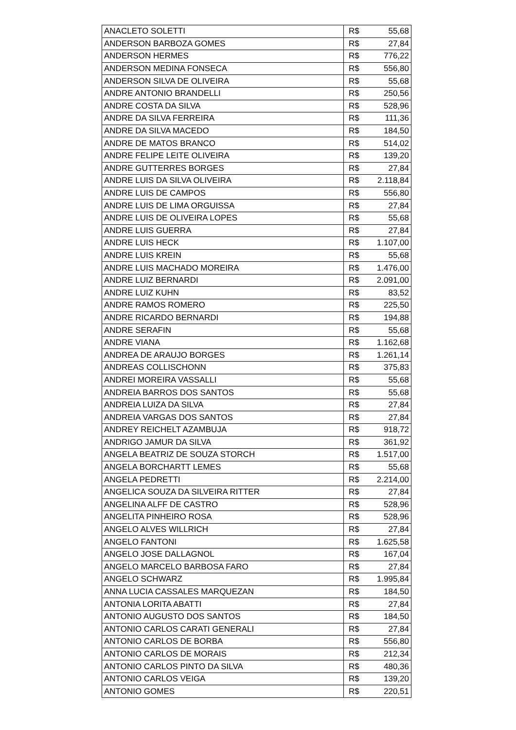| ANACLETO SOLETTI | R$ | 55,68 |
| ANDERSON BARBOZA GOMES | R$ | 27,84 |
| ANDERSON HERMES | R$ | 776,22 |
| ANDERSON MEDINA FONSECA | R$ | 556,80 |
| ANDERSON SILVA DE OLIVEIRA | R$ | 55,68 |
| ANDRE ANTONIO BRANDELLI | R$ | 250,56 |
| ANDRE COSTA DA SILVA | R$ | 528,96 |
| ANDRE DA SILVA FERREIRA | R$ | 111,36 |
| ANDRE DA SILVA MACEDO | R$ | 184,50 |
| ANDRE DE MATOS BRANCO | R$ | 514,02 |
| ANDRE FELIPE LEITE OLIVEIRA | R$ | 139,20 |
| ANDRE GUTTERRES BORGES | R$ | 27,84 |
| ANDRE LUIS DA SILVA OLIVEIRA | R$ | 2.118,84 |
| ANDRE LUIS DE CAMPOS | R$ | 556,80 |
| ANDRE LUIS DE LIMA ORGUISSA | R$ | 27,84 |
| ANDRE LUIS DE OLIVEIRA LOPES | R$ | 55,68 |
| ANDRE LUIS GUERRA | R$ | 27,84 |
| ANDRE LUIS HECK | R$ | 1.107,00 |
| ANDRE LUIS KREIN | R$ | 55,68 |
| ANDRE LUIS MACHADO MOREIRA | R$ | 1.476,00 |
| ANDRE LUIZ BERNARDI | R$ | 2.091,00 |
| ANDRE LUIZ KUHN | R$ | 83,52 |
| ANDRE RAMOS ROMERO | R$ | 225,50 |
| ANDRE RICARDO BERNARDI | R$ | 194,88 |
| ANDRE SERAFIN | R$ | 55,68 |
| ANDRE VIANA | R$ | 1.162,68 |
| ANDREA DE ARAUJO BORGES | R$ | 1.261,14 |
| ANDREAS COLLISCHONN | R$ | 375,83 |
| ANDREI MOREIRA VASSALLI | R$ | 55,68 |
| ANDREIA BARROS DOS SANTOS | R$ | 55,68 |
| ANDREIA LUIZA DA SILVA | R$ | 27,84 |
| ANDREIA VARGAS DOS SANTOS | R$ | 27,84 |
| ANDREY REICHELT AZAMBUJA | R$ | 918,72 |
| ANDRIGO JAMUR DA SILVA | R$ | 361,92 |
| ANGELA BEATRIZ DE SOUZA STORCH | R$ | 1.517,00 |
| ANGELA BORCHARTT LEMES | R$ | 55,68 |
| ANGELA PEDRETTI | R$ | 2.214,00 |
| ANGELICA SOUZA DA SILVEIRA RITTER | R$ | 27,84 |
| ANGELINA ALFF DE CASTRO | R$ | 528,96 |
| ANGELITA PINHEIRO ROSA | R$ | 528,96 |
| ANGELO ALVES WILLRICH | R$ | 27,84 |
| ANGELO FANTONI | R$ | 1.625,58 |
| ANGELO JOSE DALLAGNOL | R$ | 167,04 |
| ANGELO MARCELO BARBOSA FARO | R$ | 27,84 |
| ANGELO SCHWARZ | R$ | 1.995,84 |
| ANNA LUCIA CASSALES MARQUEZAN | R$ | 184,50 |
| ANTONIA LORITA ABATTI | R$ | 27,84 |
| ANTONIO AUGUSTO DOS SANTOS | R$ | 184,50 |
| ANTONIO CARLOS CARATI GENERALI | R$ | 27,84 |
| ANTONIO CARLOS DE BORBA | R$ | 556,80 |
| ANTONIO CARLOS DE MORAIS | R$ | 212,34 |
| ANTONIO CARLOS PINTO DA SILVA | R$ | 480,36 |
| ANTONIO CARLOS VEIGA | R$ | 139,20 |
| ANTONIO GOMES | R$ | 220,51 |